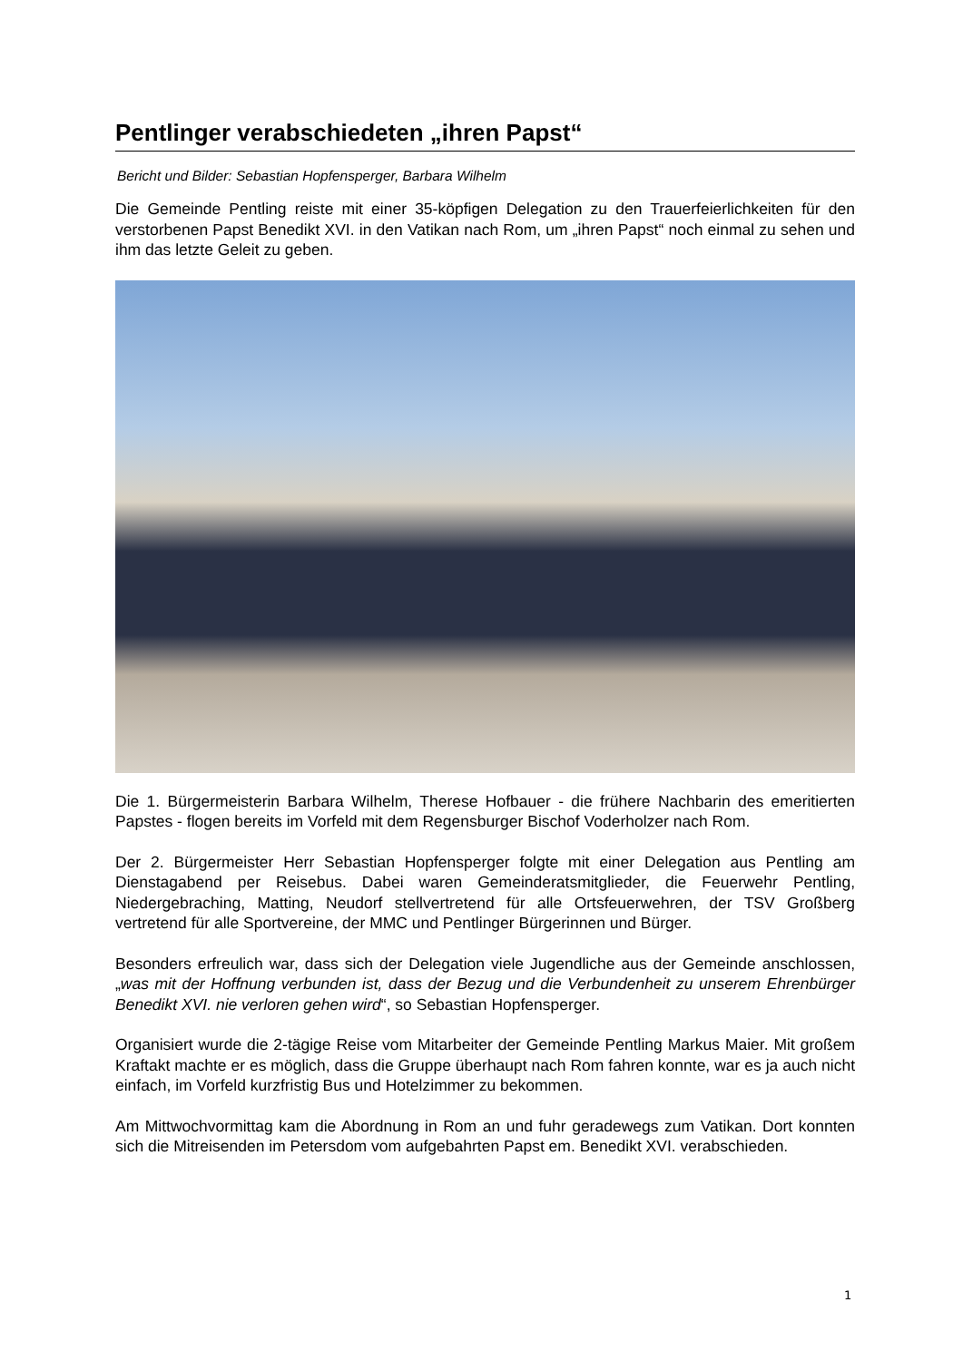Pentlinger verabschiedeten „ihren Papst“
Bericht und Bilder: Sebastian Hopfensperger, Barbara Wilhelm
Die Gemeinde Pentling reiste mit einer 35-köpfigen Delegation zu den Trauerfeierlichkeiten für den verstorbenen Papst Benedikt XVI. in den Vatikan nach Rom, um „ihren Papst“ noch einmal zu sehen und ihm das letzte Geleit zu geben.
Die 1. Bürgermeisterin Barbara Wilhelm, Therese Hofbauer - die frühere Nachbarin des emeritierten Papstes - flogen bereits im Vorfeld mit dem Regensburger Bischof Voderholzer nach Rom.
Der 2. Bürgermeister Herr Sebastian Hopfensperger folgte mit einer Delegation aus Pentling am Dienstagabend per Reisebus. Dabei waren Gemeinderatsmitglieder, die Feuerwehr Pentling, Niedergebraching, Matting, Neudorf stellvertretend für alle Ortsfeuerwehren, der TSV Großberg vertretend für alle Sportvereine, der MMC und Pentlinger Bürgerinnen und Bürger.
Besonders erfreulich war, dass sich der Delegation viele Jugendliche aus der Gemeinde anschlossen, „was mit der Hoffnung verbunden ist, dass der Bezug und die Verbundenheit zu unserem Ehrenbürger Benedikt XVI. nie verloren gehen wird“, so Sebastian Hopfensperger.
Organisiert wurde die 2-tägige Reise vom Mitarbeiter der Gemeinde Pentling Markus Maier. Mit großem Kraftakt machte er es möglich, dass die Gruppe überhaupt nach Rom fahren konnte, war es ja auch nicht einfach, im Vorfeld kurzfristig Bus und Hotelzimmer zu bekommen.
Am Mittwochvormittag kam die Abordnung in Rom an und fuhr geradewegs zum Vatikan. Dort konnten sich die Mitreisenden im Petersdom vom aufgebahrten Papst em. Benedikt XVI. verabschieden.
1